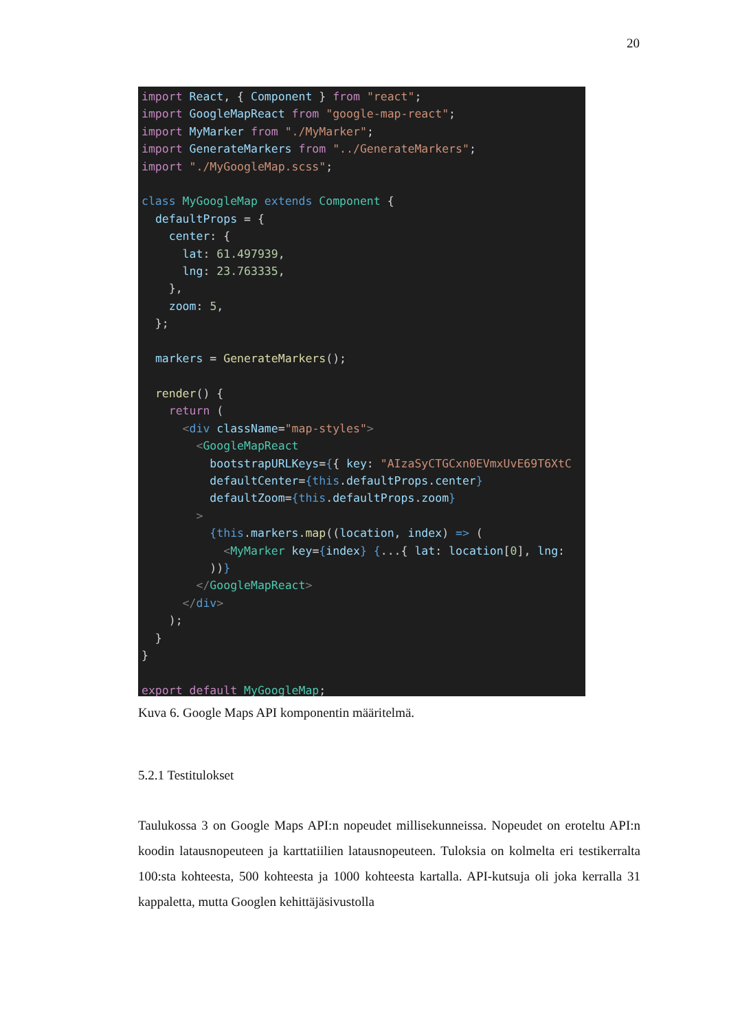20
import React, { Component } from "react";
import GoogleMapReact from "google-map-react";
import MyMarker from "./MyMarker";
import GenerateMarkers from "../GenerateMarkers";
import "./MyGoogleMap.scss";

class MyGoogleMap extends Component {
  defaultProps = {
    center: {
      lat: 61.497939,
      lng: 23.763335,
    },
    zoom: 5,
  };

  markers = GenerateMarkers();

  render() {
    return (
      <div className="map-styles">
        <GoogleMapReact
          bootstrapURLKeys={{ key: "AIzaSyCTGCxn0EVmxUvE69T6XtC
          defaultCenter={this.defaultProps.center}
          defaultZoom={this.defaultProps.zoom}
        >
          {this.markers.map((location, index) => (
            <MyMarker key={index} {...{ lat: location[0], lng:
          ))}
        </GoogleMapReact>
      </div>
    );
  }
}

export default MyGoogleMap;
Kuva 6. Google Maps API komponentin määritelmä.
5.2.1 Testitulokset
Taulukossa 3 on Google Maps API:n nopeudet millisekunneissa. Nopeudet on eroteltu API:n koodin latausnopeuteen ja karttatiilien latausnopeuteen. Tuloksia on kolmelta eri testikerralta 100:sta kohteesta, 500 kohteesta ja 1000 kohteesta kartalla. API-kutsuja oli joka kerralla 31 kappaletta, mutta Googlen kehittäjäsivustolla